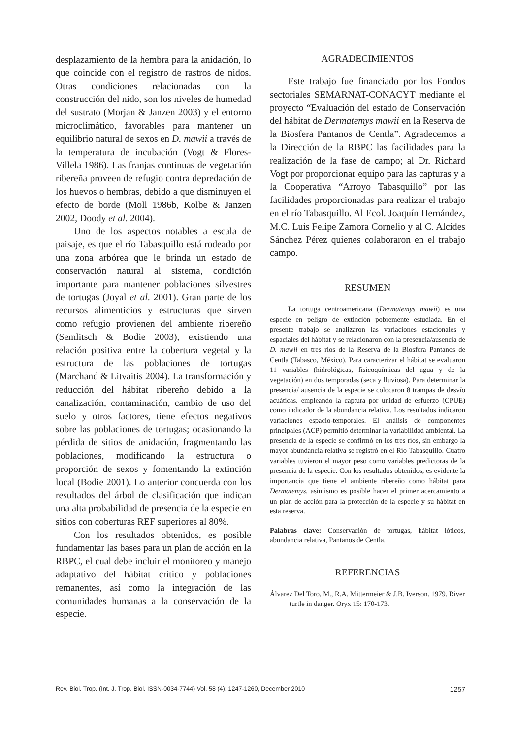desplazamiento de la hembra para la anidación, lo que coincide con el registro de rastros de nidos. Otras condiciones relacionadas con la construcción del nido, son los niveles de humedad del sustrato (Morjan & Janzen 2003) y el entorno microclimático, favorables para mantener un equilibrio natural de sexos en D. mawii a través de la temperatura de incubación (Vogt & Flores-Villela 1986). Las franjas continuas de vegetación ribereña proveen de refugio contra depredación de los huevos o hembras, debido a que disminuyen el efecto de borde (Moll 1986b, Kolbe & Janzen 2002, Doody et al. 2004).
Uno de los aspectos notables a escala de paisaje, es que el río Tabasquillo está rodeado por una zona arbórea que le brinda un estado de conservación natural al sistema, condición importante para mantener poblaciones silvestres de tortugas (Joyal et al. 2001). Gran parte de los recursos alimenticios y estructuras que sirven como refugio provienen del ambiente ribereño (Semlitsch & Bodie 2003), existiendo una relación positiva entre la cobertura vegetal y la estructura de las poblaciones de tortugas (Marchand & Litvaitis 2004). La transformación y reducción del hábitat ribereño debido a la canalización, contaminación, cambio de uso del suelo y otros factores, tiene efectos negativos sobre las poblaciones de tortugas; ocasionando la pérdida de sitios de anidación, fragmentando las poblaciones, modificando la estructura o proporción de sexos y fomentando la extinción local (Bodie 2001). Lo anterior concuerda con los resultados del árbol de clasificación que indican una alta probabilidad de presencia de la especie en sitios con coberturas REF superiores al 80%.
Con los resultados obtenidos, es posible fundamentar las bases para un plan de acción en la RBPC, el cual debe incluir el monitoreo y manejo adaptativo del hábitat crítico y poblaciones remanentes, así como la integración de las comunidades humanas a la conservación de la especie.
AGRADECIMIENTOS
Este trabajo fue financiado por los Fondos sectoriales SEMARNAT-CONACYT mediante el proyecto “Evaluación del estado de Conservación del hábitat de Dermatemys mawii en la Reserva de la Biosfera Pantanos de Centla”. Agradecemos a la Dirección de la RBPC las facilidades para la realización de la fase de campo; al Dr. Richard Vogt por proporcionar equipo para las capturas y a la Cooperativa “Arroyo Tabasquillo” por las facilidades proporcionadas para realizar el trabajo en el río Tabasquillo. Al Ecol. Joaquín Hernández, M.C. Luis Felipe Zamora Cornelio y al C. Alcides Sánchez Pérez quienes colaboraron en el trabajo campo.
RESUMEN
La tortuga centroamericana (Dermatemys mawii) es una especie en peligro de extinción pobremente estudiada. En el presente trabajo se analizaron las variaciones estacionales y espaciales del hábitat y se relacionaron con la presencia/ausencia de D. mawii en tres ríos de la Reserva de la Biosfera Pantanos de Centla (Tabasco, México). Para caracterizar el hábitat se evaluaron 11 variables (hidrológicas, fisicoquímicas del agua y de la vegetación) en dos temporadas (seca y lluviosa). Para determinar la presencia/ ausencia de la especie se colocaron 8 trampas de desvío acuáticas, empleando la captura por unidad de esfuerzo (CPUE) como indicador de la abundancia relativa. Los resultados indicaron variaciones espacio-temporales. El análisis de componentes principales (ACP) permitió determinar la variabilidad ambiental. La presencia de la especie se confirmó en los tres ríos, sin embargo la mayor abundancia relativa se registró en el Río Tabasquillo. Cuatro variables tuvieron el mayor peso como variables predictoras de la presencia de la especie. Con los resultados obtenidos, es evidente la importancia que tiene el ambiente ribereño como hábitat para Dermatemys, asimismo es posible hacer el primer acercamiento a un plan de acción para la protección de la especie y su hábitat en esta reserva.
Palabras clave: Conservación de tortugas, hábitat lóticos, abundancia relativa, Pantanos de Centla.
REFERENCIAS
Álvarez Del Toro, M., R.A. Mittermeier & J.B. Iverson. 1979. River turtle in danger. Oryx 15: 170-173.
Rev. Biol. Trop. (Int. J. Trop. Biol. ISSN-0034-7744) Vol. 58 (4): 1247-1260, December 2010 1257